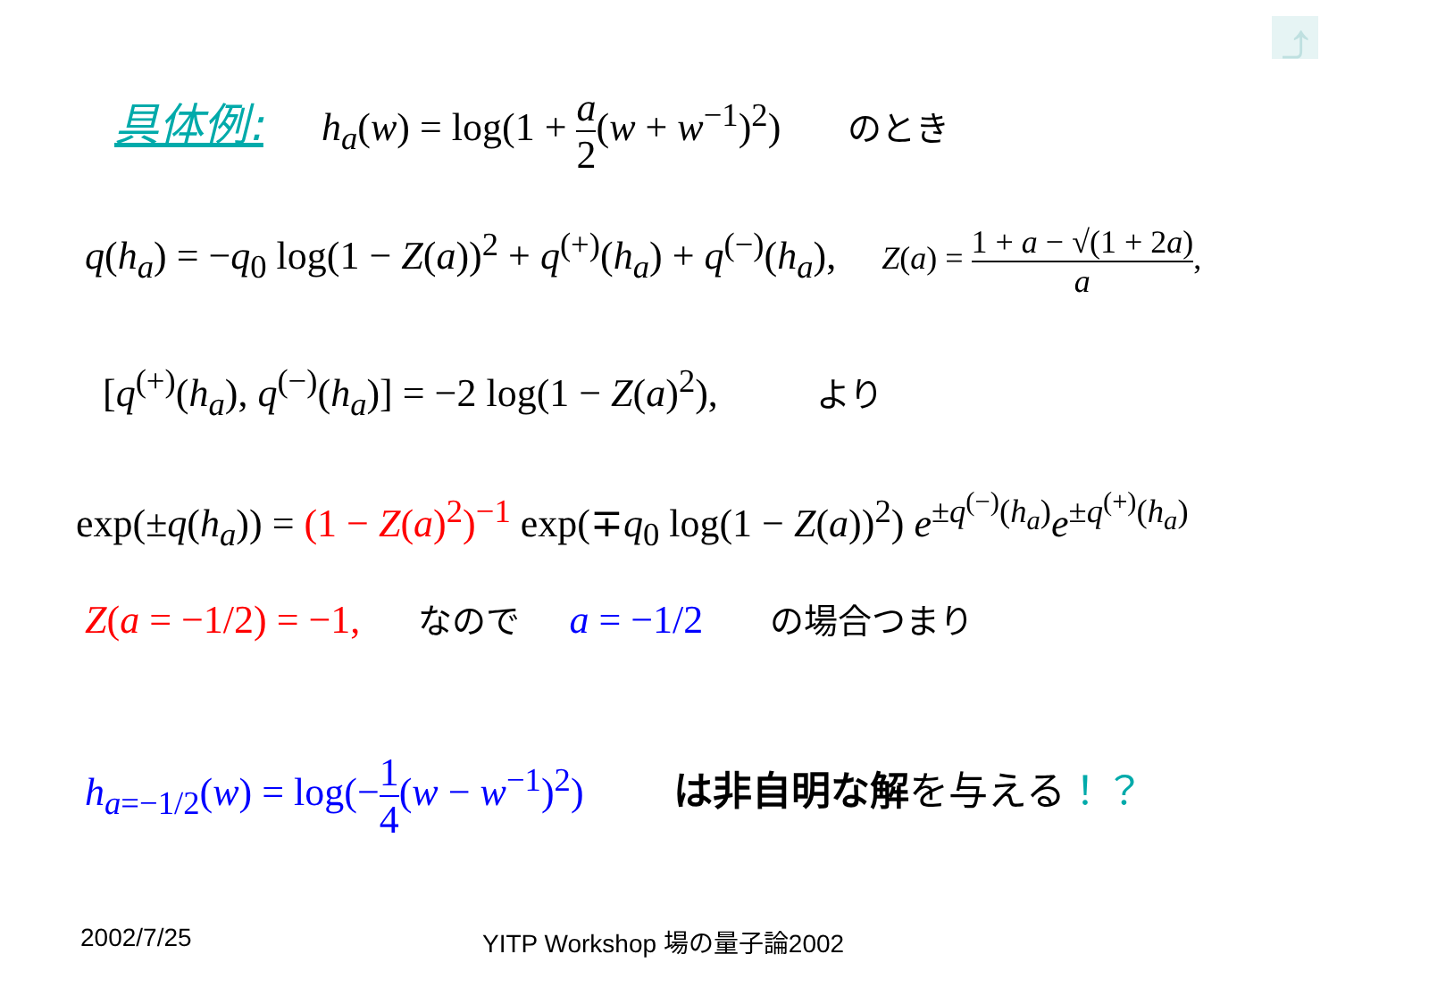⤴
具体例: h<sub>a</sub>(w) = log(1 + a 2(w + w<sup>−1</sup>)<sup>2</sup>) のとき
q(h<sub>a</sub>) = −q<sub>0</sub> log(1 − Z(a))<sup>2</sup> + q<sup>(+)</sup>(h<sub>a</sub>) + q<sup>(−)</sup>(h<sub>a</sub>), Z(a) = 1 + a − √(1 + 2a) a,
[q<sup>(+)</sup>(h<sub>a</sub>), q<sup>(−)</sup>(h<sub>a</sub>)] = −2 log(1 − Z(a)<sup>2</sup>), より
exp(±q(h<sub>a</sub>)) = (1 − Z(a)<sup>2</sup>)<sup>−1</sup> exp(∓q<sub>0</sub> log(1 − Z(a))<sup>2</sup>) e<sup>±q<sup>(−)</sup>(h<sub>a</sub>)</sup>e<sup>±q<sup>(+)</sup>(h<sub>a</sub>)</sup>
Z(a = −1/2) = −1, なので a = −1/2 の場合つまり
h<sub>a=−1/2</sub>(w) = log(−1 4(w − w<sup>−1</sup>)<sup>2</sup>) は非自明な解を与える！？
2002/7/25 YITP Workshop 場の量子論2002